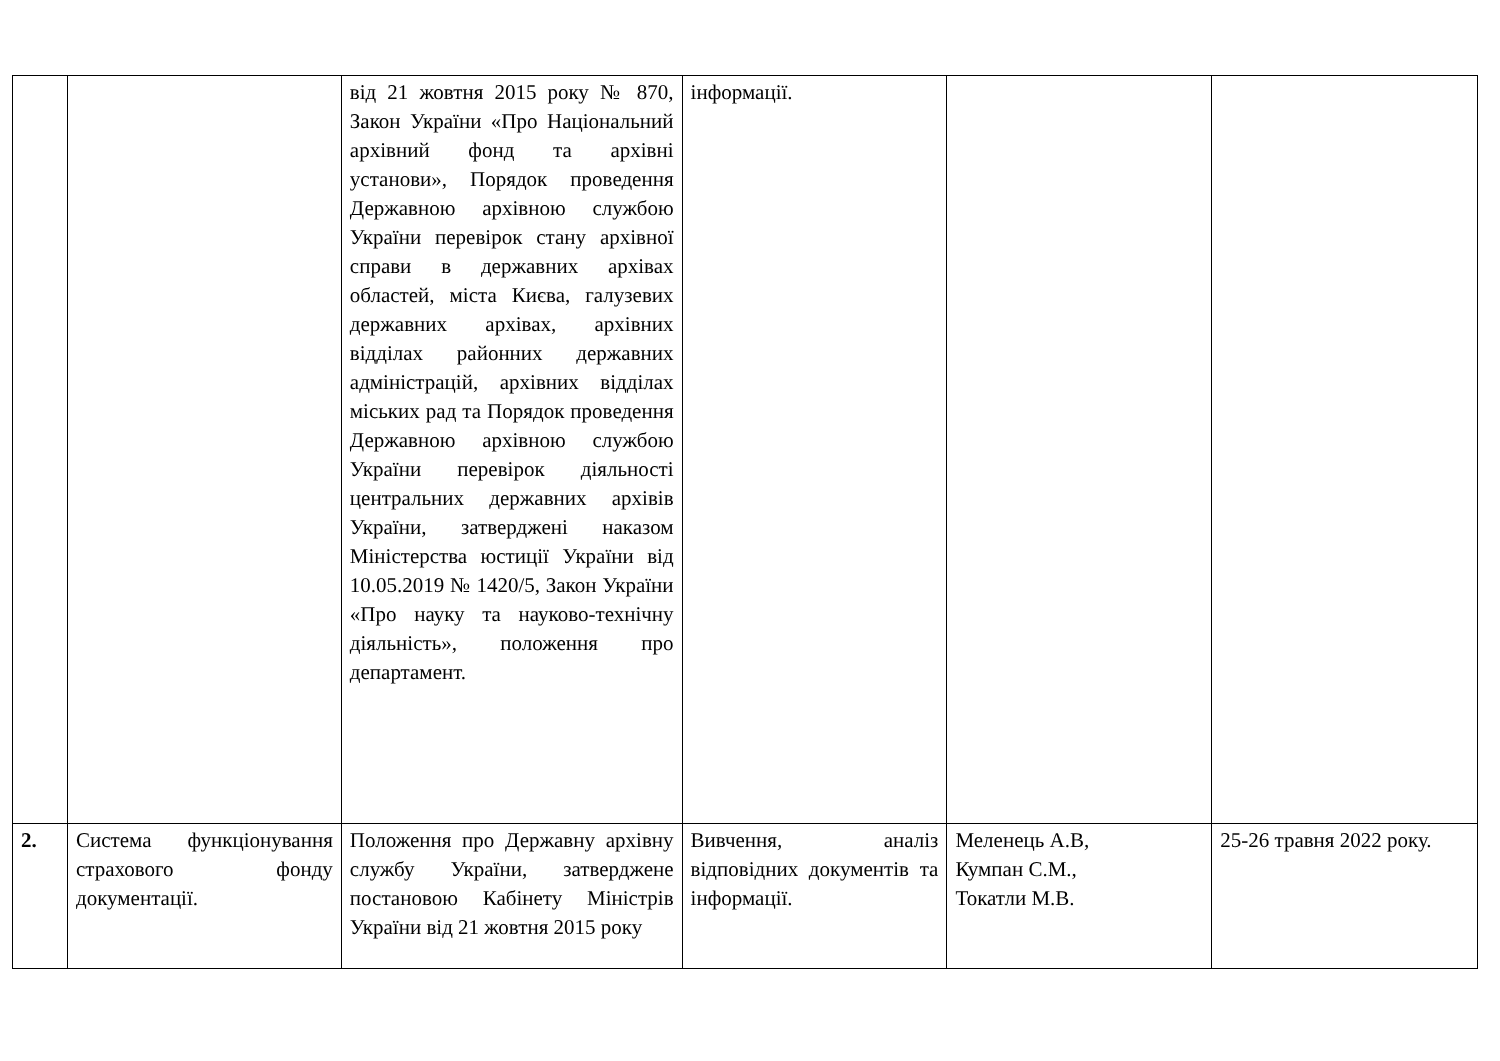| | | від 21 жовтня 2015 року № 870, Закон України «Про Національний архівний фонд та архівні установи», Порядок проведення Державною архівною службою України перевірок стану архівної справи в державних архівах областей, міста Києва, галузевих державних архівах, архівних відділах районних державних адміністрацій, архівних відділах міських рад та Порядок проведення Державною архівною службою України перевірок діяльності центральних державних архівів України, затверджені наказом Міністерства юстиції України від 10.05.2019 № 1420/5, Закон України «Про науку та науково-технічну діяльність», положення про департамент. | інформації. | | |
| 2. | Система функціонування страхового фонду документації. | Положення про Державну архівну службу України, затверджене постановою Кабінету Міністрів України від 21 жовтня 2015 року | Вивчення, аналіз відповідних документів та інформації. | Меленець А.В, Кумпан С.М., Токатли М.В. | 25-26 травня 2022 року. |